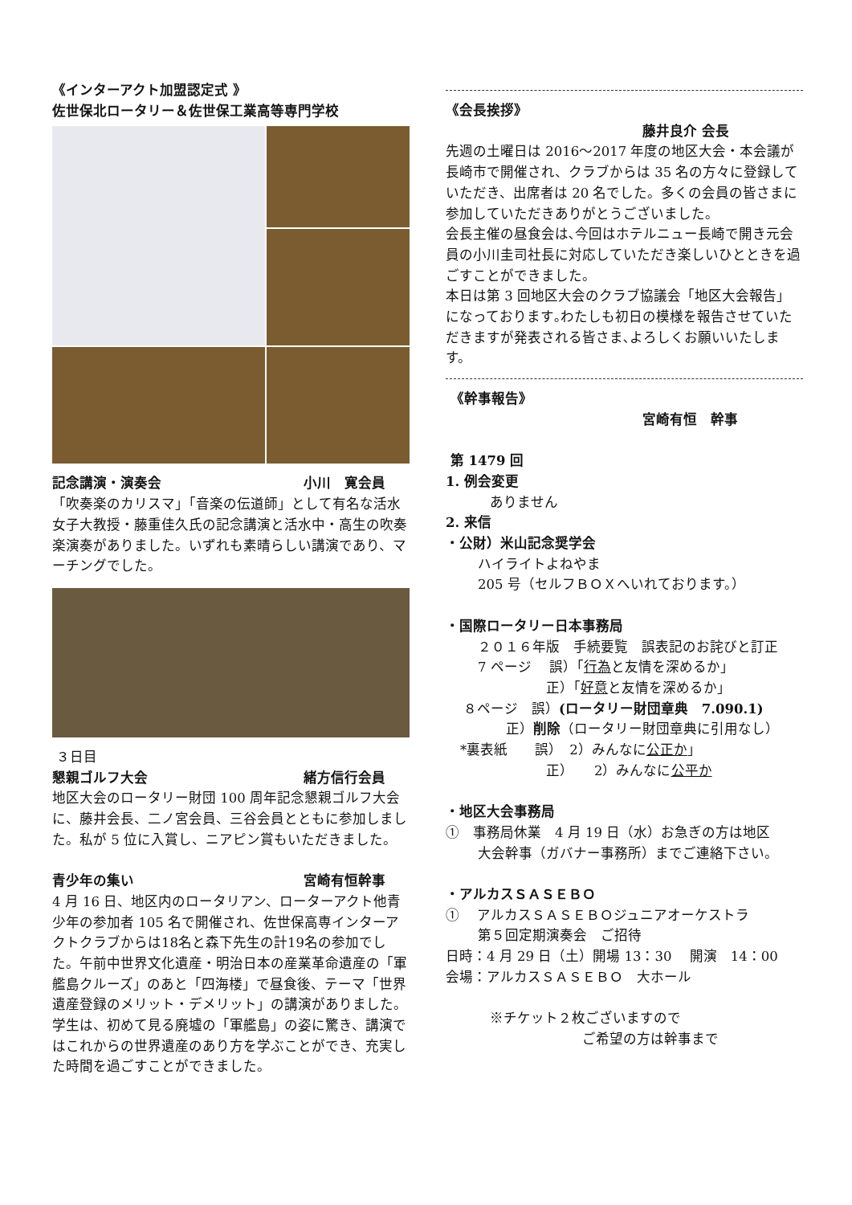《インターアクト加盟認定式 》
佐世保北ロータリー＆佐世保工業高等専門学校
記念講演・演奏会 小川　寛会員
「吹奏楽のカリスマ」「音楽の伝道師」として有名な活水女子大教授・藤重佳久氏の記念講演と活水中・高生の吹奏楽演奏がありました。いずれも素晴らしい講演であり、マーチングでした。
３日目
懇親ゴルフ大会 緒方信行会員
地区大会のロータリー財団 100 周年記念懇親ゴルフ大会に、藤井会長、二ノ宮会員、三谷会員とともに参加しました。私が 5 位に入賞し、ニアピン賞もいただきました。
青少年の集い 宮崎有恒幹事
4 月 16 日、地区内のロータリアン、ローターアクト他青少年の参加者 105 名で開催され、佐世保高専インターアクトクラブからは18名と森下先生の計19名の参加でした。午前中世界文化遺産・明治日本の産業革命遺産の「軍艦島クルーズ」のあと「四海楼」で昼食後、テーマ「世界遺産登録のメリット・デメリット」の講演がありました。学生は、初めて見る廃墟の「軍艦島」の姿に驚き、講演ではこれからの世界遺産のあり方を学ぶことができ、充実した時間を過ごすことができました。
《会長挨拶》
藤井良介 会長
先週の土曜日は 2016～2017 年度の地区大会・本会議が長崎市で開催され、クラブからは 35 名の方々に登録していただき、出席者は 20 名でした。多くの会員の皆さまに参加していただきありがとうございました。
会長主催の昼食会は､今回はホテルニュー長崎で開き元会員の小川圭司社長に対応していただき楽しいひとときを過ごすことができました。
本日は第 3 回地区大会のクラブ協議会「地区大会報告」になっております｡わたしも初日の模様を報告させていただきますが発表される皆さま､よろしくお願いいたします。
《幹事報告》
宮崎有恒　幹事
第 1479 回
1. 例会変更
ありません
2. 来信
・公財）米山記念奨学会
ハイライトよねやま
205 号（セルフＢＯＸへいれております。）
・国際ロータリー日本事務局
２０１６年版　手続要覧　誤表記のお詫びと訂正
7 ページ　 誤）「行為と友情を深めるか」
正）「好意と友情を深めるか」
８ページ　誤）(ロータリー財団章典　7.090.1)
正）削除（ロータリー財団章典に引用なし）
*裏表紙　　誤）　2）みんなに公正か」
正）　　2）みんなに公平か
・地区大会事務局
①　事務局休業　4 月 19 日（水）お急ぎの方は地区
大会幹事（ガバナー事務所）までご連絡下さい。
・アルカスＳＡＳＥＢＯ
①　 アルカスＳＡＳＥＢＯジュニアオーケストラ
第５回定期演奏会　ご招待
日時：4 月 29 日（土）開場 13：30　 開演　14：00
会場：アルカスＳＡＳＥＢＯ　大ホール
※チケット２枚ございますので
ご希望の方は幹事まで